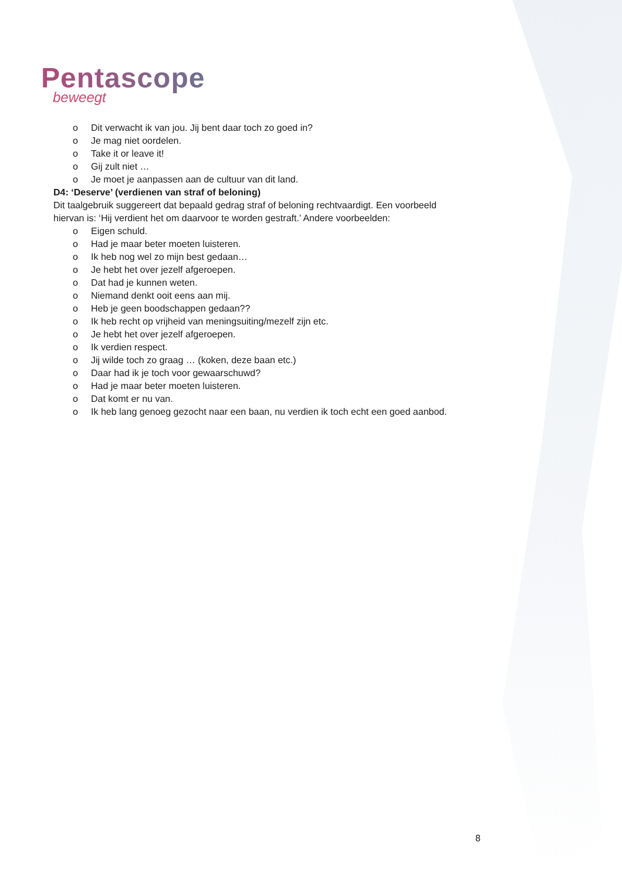Pentascope
beweegt
o Dit verwacht ik van jou. Jij bent daar toch zo goed in?
o Je mag niet oordelen.
o Take it or leave it!
o Gij zult niet …
o Je moet je aanpassen aan de cultuur van dit land.
D4: ‘Deserve’ (verdienen van straf of beloning)
Dit taalgebruik suggereert dat bepaald gedrag straf of beloning rechtvaardigt. Een voorbeeld hiervan is: ‘Hij verdient het om daarvoor te worden gestraft.’ Andere voorbeelden:
o Eigen schuld.
o Had je maar beter moeten luisteren.
o Ik heb nog wel zo mijn best gedaan…
o Je hebt het over jezelf afgeroepen.
o Dat had je kunnen weten.
o Niemand denkt ooit eens aan mij.
o Heb je geen boodschappen gedaan??
o Ik heb recht op vrijheid van meningsuiting/mezelf zijn etc.
o Je hebt het over jezelf afgeroepen.
o Ik verdien respect.
o Jij wilde toch zo graag … (koken, deze baan etc.)
o Daar had ik je toch voor gewaarschuwd?
o Had je maar beter moeten luisteren.
o Dat komt er nu van.
o Ik heb lang genoeg gezocht naar een baan, nu verdien ik toch echt een goed aanbod.
8